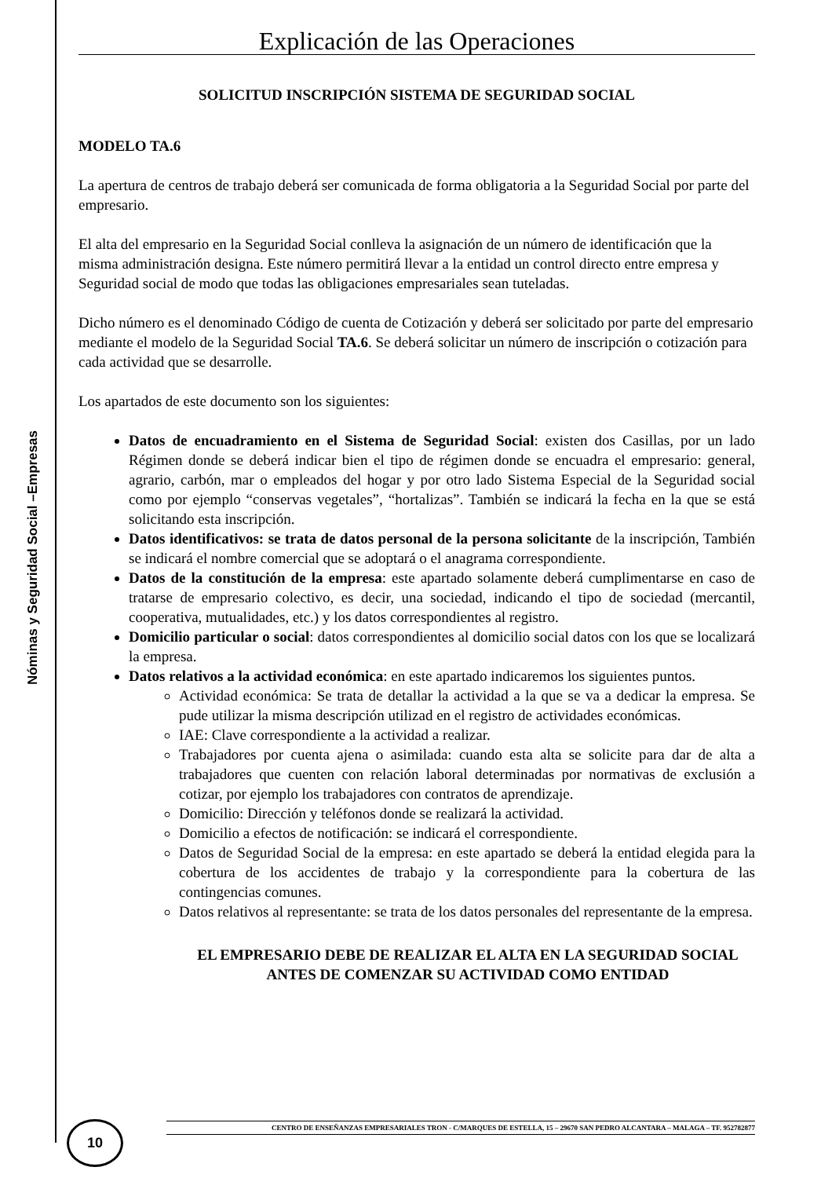Nóminas y Seguridad Social –Empresas
Explicación de las Operaciones
SOLICITUD INSCRIPCIÓN SISTEMA DE SEGURIDAD SOCIAL
MODELO TA.6
La apertura de centros de trabajo deberá ser comunicada de forma obligatoria a la Seguridad Social por parte del empresario.
El alta del empresario en la Seguridad Social conlleva la asignación de un número de identificación que la misma administración designa. Este número permitirá llevar a la entidad un control directo entre empresa y Seguridad social de modo que todas las obligaciones empresariales sean tuteladas.
Dicho número es el denominado Código de cuenta de Cotización y deberá ser solicitado por parte del empresario mediante el modelo de la Seguridad Social TA.6. Se deberá solicitar un número de inscripción o cotización para cada actividad que se desarrolle.
Los apartados de este documento son los siguientes:
Datos de encuadramiento en el Sistema de Seguridad Social: existen dos Casillas, por un lado Régimen donde se deberá indicar bien el tipo de régimen donde se encuadra el empresario: general, agrario, carbón, mar o empleados del hogar y por otro lado Sistema Especial de la Seguridad social como por ejemplo “conservas vegetales”, “hortalizas”. También se indicará la fecha en la que se está solicitando esta inscripción.
Datos identificativos: se trata de datos personal de la persona solicitante de la inscripción, También se indicará el nombre comercial que se adoptará o el anagrama correspondiente.
Datos de la constitución de la empresa: este apartado solamente deberá cumplimentarse en caso de tratarse de empresario colectivo, es decir, una sociedad, indicando el tipo de sociedad (mercantil, cooperativa, mutualidades, etc.) y los datos correspondientes al registro.
Domicilio particular o social: datos correspondientes al domicilio social datos con los que se localizará la empresa.
Datos relativos a la actividad económica: en este apartado indicaremos los siguientes puntos.
Actividad económica: Se trata de detallar la actividad a la que se va a dedicar la empresa. Se pude utilizar la misma descripción utilizad en el registro de actividades económicas.
IAE: Clave correspondiente a la actividad a realizar.
Trabajadores por cuenta ajena o asimilada: cuando esta alta se solicite para dar de alta a trabajadores que cuenten con relación laboral determinadas por normativas de exclusión a cotizar, por ejemplo los trabajadores con contratos de aprendizaje.
Domicilio: Dirección y teléfonos donde se realizará la actividad.
Domicilio a efectos de notificación: se indicará el correspondiente.
Datos de Seguridad Social de la empresa: en este apartado se deberá la entidad elegida para la cobertura de los accidentes de trabajo y la correspondiente para la cobertura de las contingencias comunes.
Datos relativos al representante: se trata de los datos personales del representante de la empresa.
EL EMPRESARIO DEBE DE REALIZAR EL ALTA EN LA SEGURIDAD SOCIAL ANTES DE COMENZAR SU ACTIVIDAD COMO ENTIDAD
CENTRO DE ENSEÑANZAS EMPRESARIALES TRON - C/MARQUES DE ESTELLA, 15 – 29670 SAN PEDRO ALCANTARA – MALAGA – TF. 952782877
10